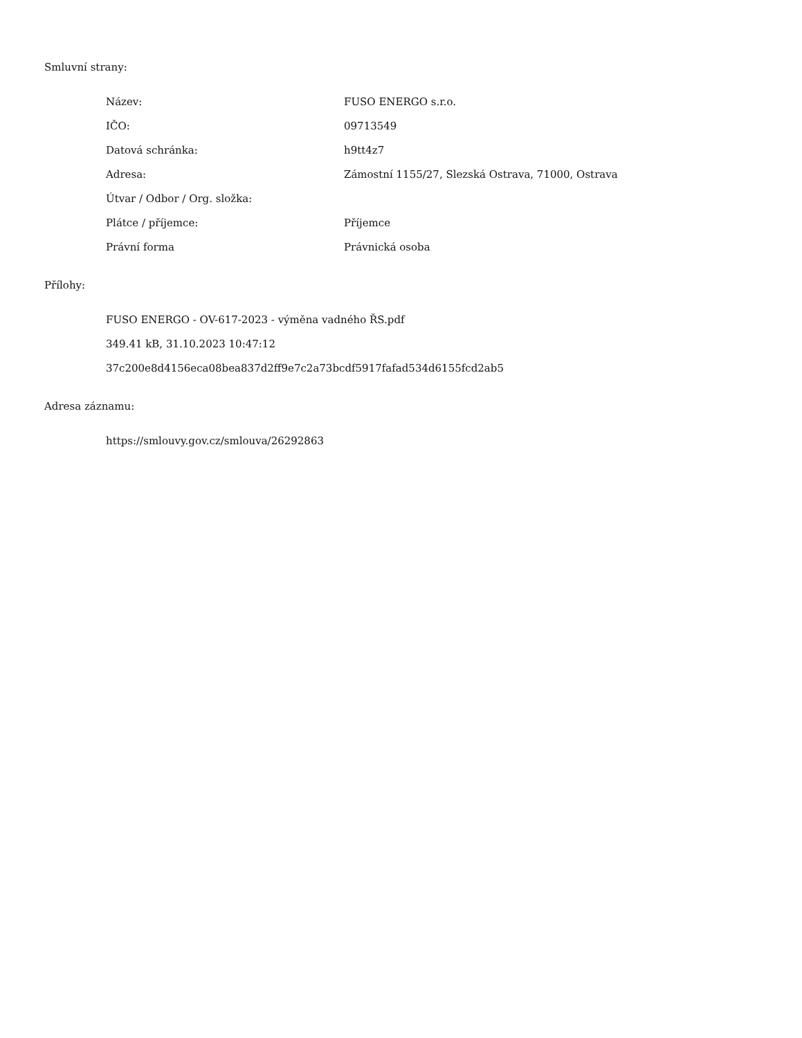Smluvní strany:
| Název: | FUSO ENERGO s.r.o. |
| IČO: | 09713549 |
| Datová schránka: | h9tt4z7 |
| Adresa: | Zámostní 1155/27, Slezská Ostrava, 71000, Ostrava |
| Útvar / Odbor / Org. složka: | |
| Plátce / příjemce: | Příjemce |
| Právní forma | Právnická osoba |
Přílohy:
FUSO ENERGO - OV-617-2023 - výměna vadného ŘS.pdf
349.41 kB, 31.10.2023 10:47:12
37c200e8d4156eca08bea837d2ff9e7c2a73bcdf5917fafad534d6155fcd2ab5
Adresa záznamu:
https://smlouvy.gov.cz/smlouva/26292863